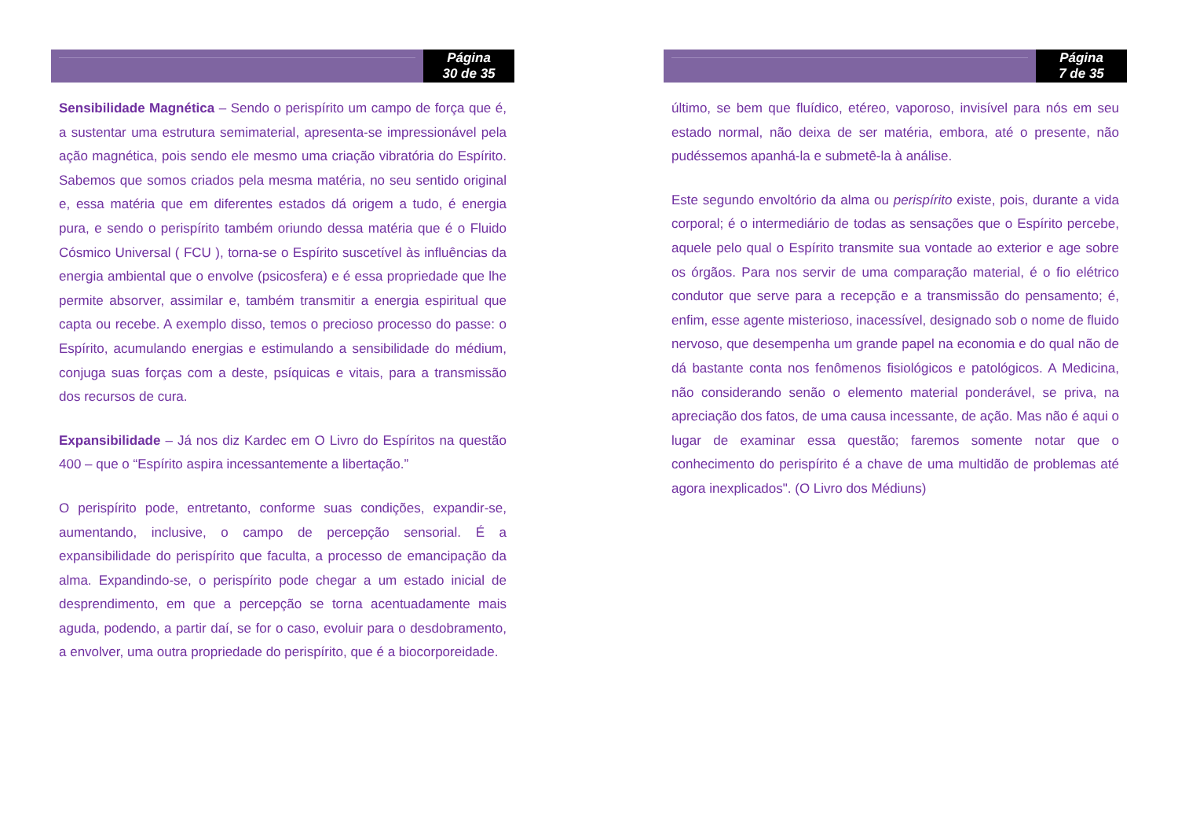Página
30 de 35
Sensibilidade Magnética – Sendo o perispírito um campo de força que é, a sustentar uma estrutura semimaterial, apresenta-se impressionável pela ação magnética, pois sendo ele mesmo uma criação vibratória do Espírito. Sabemos que somos criados pela mesma matéria, no seu sentido original e, essa matéria que em diferentes estados dá origem a tudo, é energia pura, e sendo o perispírito também oriundo dessa matéria que é o Fluido Cósmico Universal ( FCU ), torna-se o Espírito suscetível às influências da energia ambiental que o envolve (psicosfera) e é essa propriedade que lhe permite absorver, assimilar e, também transmitir a energia espiritual que capta ou recebe. A exemplo disso, temos o precioso processo do passe: o Espírito, acumulando energias e estimulando a sensibilidade do médium, conjuga suas forças com a deste, psíquicas e vitais, para a transmissão dos recursos de cura.
Expansibilidade – Já nos diz Kardec em O Livro do Espíritos na questão 400 – que o “Espírito aspira incessantemente a libertação.”
O perispírito pode, entretanto, conforme suas condições, expandir-se, aumentando, inclusive, o campo de percepção sensorial. É a expansibilidade do perispírito que faculta, a processo de emancipação da alma. Expandindo-se, o perispírito pode chegar a um estado inicial de desprendimento, em que a percepção se torna acentuadamente mais aguda, podendo, a partir daí, se for o caso, evoluir para o desdobramento, a envolver, uma outra propriedade do perispírito, que é a biocorporeidade.
Página
7 de 35
último, se bem que fluídico, etéreo, vaporoso, invisível para nós em seu estado normal, não deixa de ser matéria, embora, até o presente, não pudéssemos apanhá-la e submetê-la à análise.
Este segundo envoltório da alma ou perispírito existe, pois, durante a vida corporal; é o intermediário de todas as sensações que o Espírito percebe, aquele pelo qual o Espírito transmite sua vontade ao exterior e age sobre os órgãos. Para nos servir de uma comparação material, é o fio elétrico condutor que serve para a recepção e a transmissão do pensamento; é, enfim, esse agente misterioso, inacessível, designado sob o nome de fluido nervoso, que desempenha um grande papel na economia e do qual não de dá bastante conta nos fenômenos fisiológicos e patológicos. A Medicina, não considerando senão o elemento material ponderável, se priva, na apreciação dos fatos, de uma causa incessante, de ação. Mas não é aqui o lugar de examinar essa questão; faremos somente notar que o conhecimento do perispírito é a chave de uma multidão de problemas até agora inexplicados". (O Livro dos Médiuns)